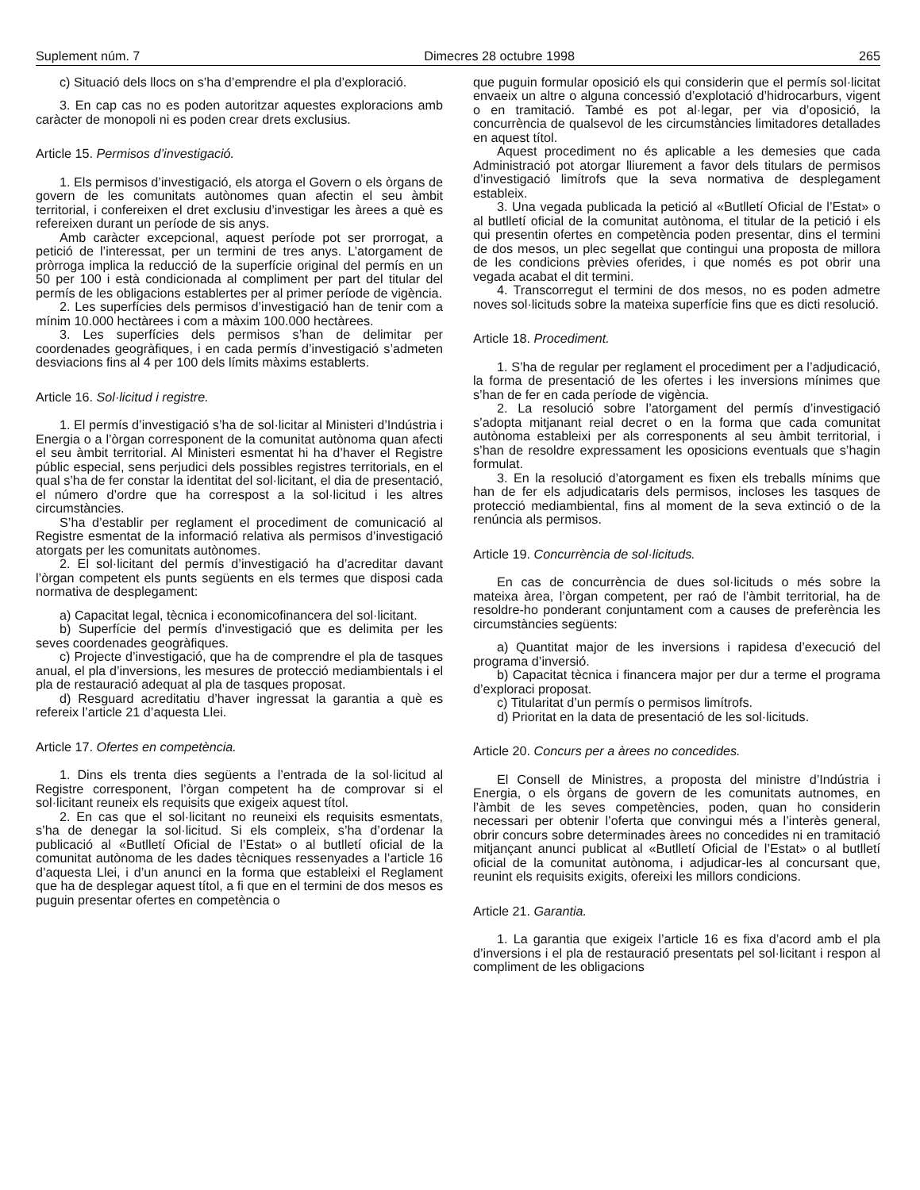Suplement núm. 7 Dimecres 28 octubre 1998 265
c) Situació dels llocs on s’ha d’emprendre el pla d’exploració.
3. En cap cas no es poden autoritzar aquestes exploracions amb caràcter de monopoli ni es poden crear drets exclusius.
Article 15. Permisos d’investigació.
1. Els permisos d’investigació, els atorga el Govern o els òrgans de govern de les comunitats autònomes quan afectin el seu àmbit territorial, i confereixen el dret exclusiu d’investigar les àrees a què es refereixen durant un període de sis anys.
Amb caràcter excepcional, aquest període pot ser prorrogat, a petició de l’interessat, per un termini de tres anys. L’atorgament de pròrroga implica la reducció de la superfície original del permís en un 50 per 100 i està condicionada al compliment per part del titular del permís de les obligacions establertes per al primer període de vigència.
2. Les superfícies dels permisos d’investigació han de tenir com a mínim 10.000 hectàrees i com a màxim 100.000 hectàrees.
3. Les superfícies dels permisos s’han de delimitar per coordenades geogràfiques, i en cada permís d’investigació s’admeten desviacions fins al 4 per 100 dels límits màxims establerts.
Article 16. Sol·licitud i registre.
1. El permís d’investigació s’ha de sol·licitar al Ministeri d’Indústria i Energia o a l’òrgan corresponent de la comunitat autònoma quan afecti el seu àmbit territorial. Al Ministeri esmentat hi ha d’haver el Registre públic especial, sens perjudici dels possibles registres territorials, en el qual s’ha de fer constar la identitat del sol·licitant, el dia de presentació, el número d’ordre que ha correspost a la sol·licitud i les altres circumstàncies.
S’ha d’establir per reglament el procediment de comunicació al Registre esmentat de la informació relativa als permisos d’investigació atorgats per les comunitats autònomes.
2. El sol·licitant del permís d’investigació ha d’acreditar davant l’òrgan competent els punts següents en els termes que disposi cada normativa de desplegament:
a) Capacitat legal, tècnica i economicofinancera del sol·licitant.
b) Superfície del permís d’investigació que es delimita per les seves coordenades geogràfiques.
c) Projecte d’investigació, que ha de comprendre el pla de tasques anual, el pla d’inversions, les mesures de protecció mediambientals i el pla de restauració adequat al pla de tasques proposat.
d) Resguard acreditatiu d’haver ingressat la garantia a què es refereix l’article 21 d’aquesta Llei.
Article 17. Ofertes en competència.
1. Dins els trenta dies següents a l’entrada de la sol·licitud al Registre corresponent, l’òrgan competent ha de comprovar si el sol·licitant reuneix els requisits que exigeix aquest títol.
2. En cas que el sol·licitant no reuneixi els requisits esmentats, s’ha de denegar la sol·licitud. Si els compleix, s’ha d’ordenar la publicació al «Butlletí Oficial de l’Estat» o al butlletí oficial de la comunitat autònoma de les dades tècniques ressenyades a l’article 16 d’aquesta Llei, i d’un anunci en la forma que estableixi el Reglament que ha de desplegar aquest títol, a fi que en el termini de dos mesos es puguin presentar ofertes en competència o
que puguin formular oposició els qui considerin que el permís sol·licitat envaeix un altre o alguna concessió d’explotació d’hidrocarburs, vigent o en tramitació. També es pot al·legar, per via d’oposició, la concurrència de qualsevol de les circumstàncies limitadores detallades en aquest títol.
Aquest procediment no és aplicable a les demesies que cada Administració pot atorgar lliurement a favor dels titulars de permisos d’investigació limítrofs que la seva normativa de desplegament estableix.
3. Una vegada publicada la petició al «Butlletí Oficial de l’Estat» o al butlletí oficial de la comunitat autònoma, el titular de la petició i els qui presentin ofertes en competència poden presentar, dins el termini de dos mesos, un plec segellat que contingui una proposta de millora de les condicions prèvies oferides, i que només es pot obrir una vegada acabat el dit termini.
4. Transcorregut el termini de dos mesos, no es poden admetre noves sol·licituds sobre la mateixa superfície fins que es dicti resolució.
Article 18. Procediment.
1. S’ha de regular per reglament el procediment per a l’adjudicació, la forma de presentació de les ofertes i les inversions mínimes que s’han de fer en cada període de vigència.
2. La resolució sobre l’atorgament del permís d’investigació s’adopta mitjanant reial decret o en la forma que cada comunitat autònoma estableixi per als corresponents al seu àmbit territorial, i s’han de resoldre expressament les oposicions eventuals que s’hagin formulat.
3. En la resolució d’atorgament es fixen els treballs mínims que han de fer els adjudicataris dels permisos, incloses les tasques de protecció mediambiental, fins al moment de la seva extinció o de la renúncia als permisos.
Article 19. Concurrència de sol·licituds.
En cas de concurrència de dues sol·licituds o més sobre la mateixa àrea, l’òrgan competent, per raó de l’àmbit territorial, ha de resoldre-ho ponderant conjuntament com a causes de preferència les circumstàncies següents:
a) Quantitat major de les inversions i rapidesa d’execució del programa d’inversió.
b) Capacitat tècnica i financera major per dur a terme el programa d’exploraci proposat.
c) Titularitat d’un permís o permisos limítrofs.
d) Prioritat en la data de presentació de les sol·licituds.
Article 20. Concurs per a àrees no concedides.
El Consell de Ministres, a proposta del ministre d’Indústria i Energia, o els òrgans de govern de les comunitats autnomes, en l’àmbit de les seves competències, poden, quan ho considerin necessari per obtenir l’oferta que convingui més a l’interès general, obrir concurs sobre determinades àrees no concedides ni en tramitació mitjançant anunci publicat al «Butlletí Oficial de l’Estat» o al butlletí oficial de la comunitat autònoma, i adjudicar-les al concursant que, reunint els requisits exigits, ofereixi les millors condicions.
Article 21. Garantia.
1. La garantia que exigeix l’article 16 es fixa d’acord amb el pla d’inversions i el pla de restauració presentats pel sol·licitant i respon al compliment de les obligacions